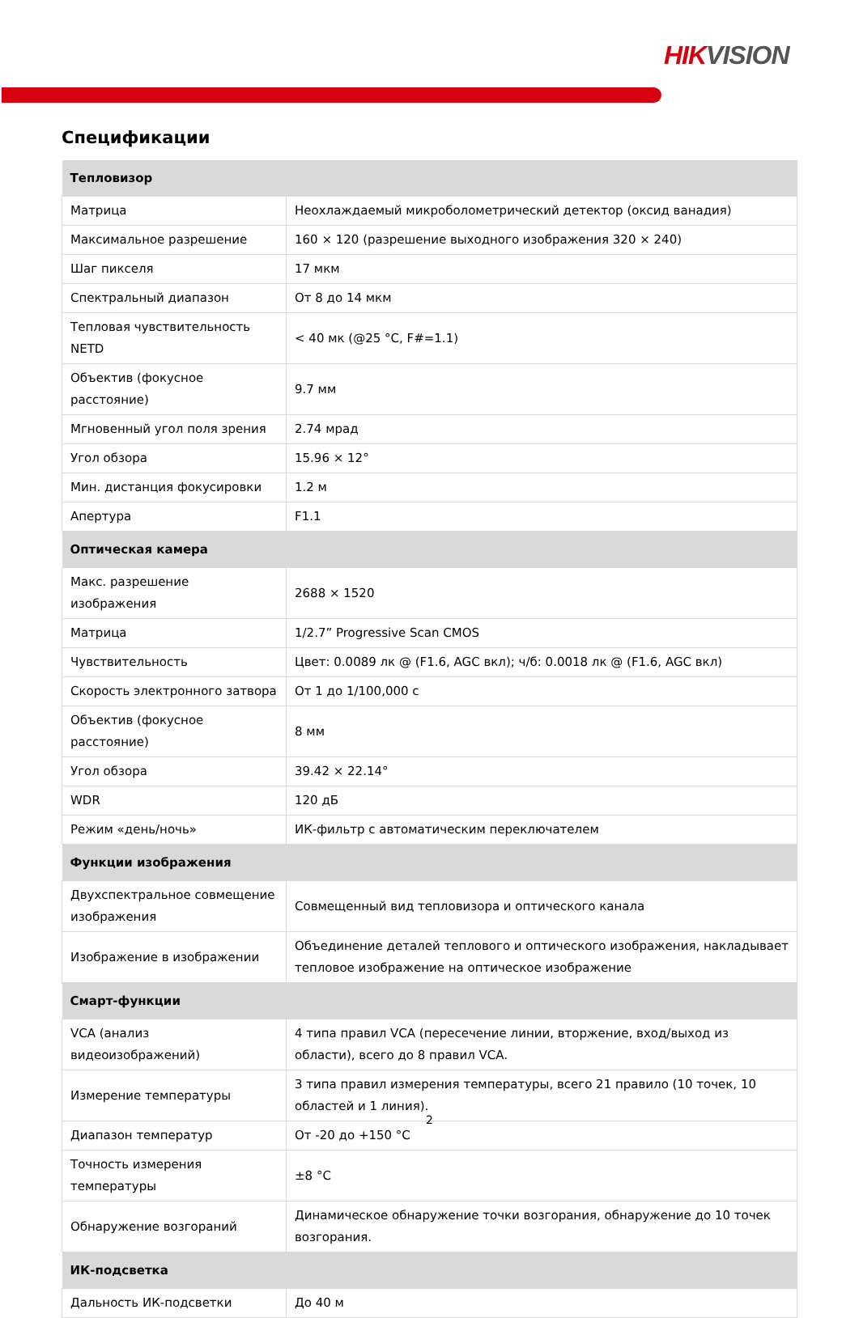HIKVISION
Спецификации
| Тепловизор | |
| --- | --- |
| Матрица | Неохлаждаемый микроболометрический детектор (оксид ванадия) |
| Максимальное разрешение | 160 × 120 (разрешение выходного изображения 320 × 240) |
| Шаг пикселя | 17 мкм |
| Спектральный диапазон | От 8 до 14 мкм |
| Тепловая чувствительность NETD | < 40 мк (@25 °C, F#=1.1) |
| Объектив (фокусное расстояние) | 9.7 мм |
| Мгновенный угол поля зрения | 2.74 мрад |
| Угол обзора | 15.96 × 12° |
| Мин. дистанция фокусировки | 1.2 м |
| Апертура | F1.1 |
| Оптическая камера | |
| Макс. разрешение изображения | 2688 × 1520 |
| Матрица | 1/2.7” Progressive Scan CMOS |
| Чувствительность | Цвет: 0.0089 лк @ (F1.6, AGC вкл); ч/б: 0.0018 лк @ (F1.6, AGC вкл) |
| Скорость электронного затвора | От 1 до 1/100,000 с |
| Объектив (фокусное расстояние) | 8 мм |
| Угол обзора | 39.42 × 22.14° |
| WDR | 120 дБ |
| Режим «день/ночь» | ИК-фильтр с автоматическим переключателем |
| Функции изображения | |
| Двухспектральное совмещение изображения | Совмещенный вид тепловизора и оптического канала |
| Изображение в изображении | Объединение деталей теплового и оптического изображения, накладывает тепловое изображение на оптическое изображение |
| Смарт-функции | |
| VCA (анализ видеоизображений) | 4 типа правил VCA (пересечение линии, вторжение, вход/выход из области), всего до 8 правил VCA. |
| Измерение температуры | 3 типа правил измерения температуры, всего 21 правило (10 точек, 10 областей и 1 линия). |
| Диапазон температур | От -20 до +150 °C |
| Точность измерения температуры | ±8 °C |
| Обнаружение возгораний | Динамическое обнаружение точки возгорания, обнаружение до 10 точек возгорания. |
| ИК-подсветка | |
| Дальность ИК-подсветки | До 40 м |
2